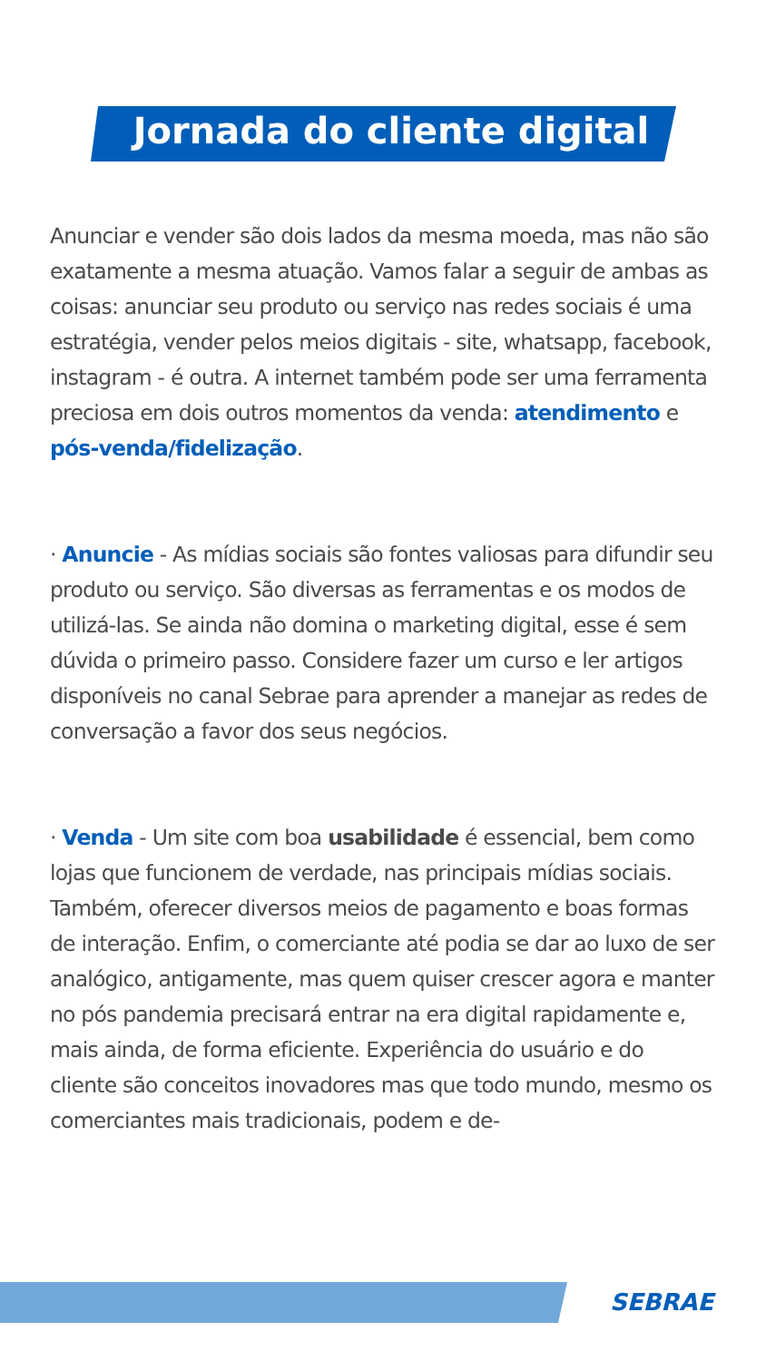Jornada do cliente digital
Anunciar e vender são dois lados da mesma moeda, mas não são exatamente a mesma atuação. Vamos falar a seguir de ambas as coisas: anunciar seu produto ou serviço nas redes sociais é uma estratégia, vender pelos meios digitais - site, whatsapp, facebook, instagram - é outra. A internet também pode ser uma ferramenta preciosa em dois outros momentos da venda: atendimento e pós-venda/fidelização.
· Anuncie - As mídias sociais são fontes valiosas para difundir seu produto ou serviço. São diversas as ferramentas e os modos de utilizá-las. Se ainda não domina o marketing digital, esse é sem dúvida o primeiro passo. Considere fazer um curso e ler artigos disponíveis no canal Sebrae para aprender a manejar as redes de conversação a favor dos seus negócios.
· Venda - Um site com boa usabilidade é essencial, bem como lojas que funcionem de verdade, nas principais mídias sociais. Também, oferecer diversos meios de pagamento e boas formas de interação. Enfim, o comerciante até podia se dar ao luxo de ser analógico, antigamente, mas quem quiser crescer agora e manter no pós pandemia precisará entrar na era digital rapidamente e, mais ainda, de forma eficiente. Experiência do usuário e do cliente são conceitos inovadores mas que todo mundo, mesmo os comerciantes mais tradicionais, podem e de-
SEBRAE